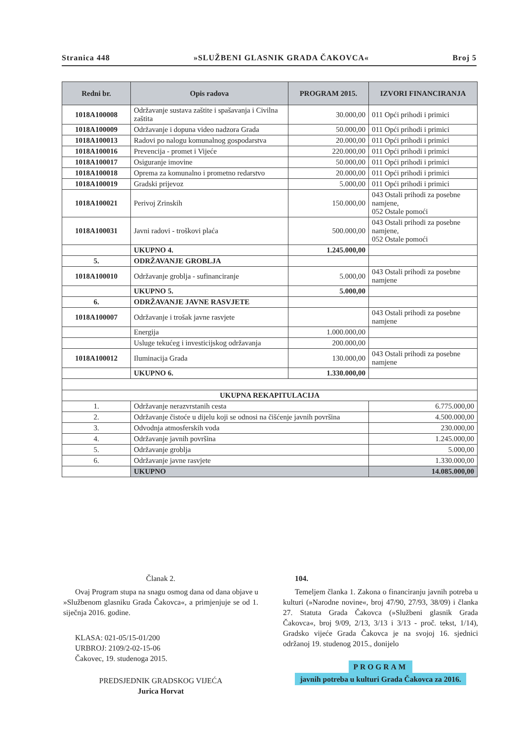Stranica 448 »SLUŽBENI GLASNIK GRADA ČAKOVCA« Broj 5
| Redni br. | Opis radova | PROGRAM 2015. | IZVORI FINANCIRANJA |
| --- | --- | --- | --- |
| 1018A100008 | Održavanje sustava zaštite i spašavanja i Civilna zaštita | 30.000,00 | 011 Opći prihodi i primici |
| 1018A100009 | Održavanje i dopuna video nadzora Grada | 50.000,00 | 011 Opći prihodi i primici |
| 1018A100013 | Radovi po nalogu komunalnog gospodarstva | 20.000,00 | 011 Opći prihodi i primici |
| 1018A100016 | Prevencija - promet i Vijeće | 220.000,00 | 011 Opći prihodi i primici |
| 1018A100017 | Osiguranje imovine | 50.000,00 | 011 Opći prihodi i primici |
| 1018A100018 | Oprema za komunalno i prometno redarstvo | 20.000,00 | 011 Opći prihodi i primici |
| 1018A100019 | Gradski prijevoz | 5.000,00 | 011 Opći prihodi i primici |
| 1018A100021 | Perivoj Zrinskih | 150.000,00 | 043 Ostali prihodi za posebne namjene, 052 Ostale pomoći |
| 1018A100031 | Javni radovi - troškovi plaća | 500.000,00 | 043 Ostali prihodi za posebne namjene, 052 Ostale pomoći |
| | UKUPNO 4. | 1.245.000,00 | |
| 5. | ODRŽAVANJE GROBLJA | | |
| 1018A100010 | Održavanje groblja - sufinanciranje | 5.000,00 | 043 Ostali prihodi za posebne namjene |
| | UKUPNO 5. | 5.000,00 | |
| 6. | ODRŽAVANJE JAVNE RASVJETE | | |
| 1018A100007 | Održavanje i trošak javne rasvjete | | 043 Ostali prihodi za posebne namjene |
| | Energija | 1.000.000,00 | |
| | Usluge tekućeg i investicijskog održavanja | 200.000,00 | |
| 1018A100012 | Iluminacija Grada | 130.000,00 | 043 Ostali prihodi za posebne namjene |
| | UKUPNO 6. | 1.330.000,00 | |
| UKUPNA REKAPITULACIJA | | | |
| 1. | Održavanje nerazvrstanih cesta | | 6.775.000,00 |
| 2. | Održavanje čistoće u dijelu koji se odnosi na čišćenje javnih površina | | 4.500.000,00 |
| 3. | Odvodnja atmosferskih voda | | 230.000,00 |
| 4. | Održavanje javnih površina | | 1.245.000,00 |
| 5. | Održavanje groblja | | 5.000,00 |
| 6. | Održavanje javne rasvjete | | 1.330.000,00 |
| | UKUPNO | | 14.085.000,00 |
Članak 2.
Ovaj Program stupa na snagu osmog dana od dana objave u »Službenom glasniku Grada Čakovca«, a primjenjuje se od 1. siječnja 2016. godine.
KLASA: 021-05/15-01/200
URBROJ: 2109/2-02-15-06
Čakovec, 19. studenoga 2015.
PREDSJEDNIK GRADSKOG VIJEĆA
Jurica Horvat
104.
Temeljem članka 1. Zakona o financiranju javnih potreba u kulturi (»Narodne novine«, broj 47/90, 27/93, 38/09) i članka 27. Statuta Grada Čakovca (»Službeni glasnik Grada Čakovca«, broj 9/09, 2/13, 3/13 i 3/13 - proč. tekst, 1/14), Gradsko vijeće Grada Čakovca je na svojoj 16. sjednici održanoj 19. studenog 2015., donijelo
PROGRAM
javnih potreba u kulturi Grada Čakovca za 2016.